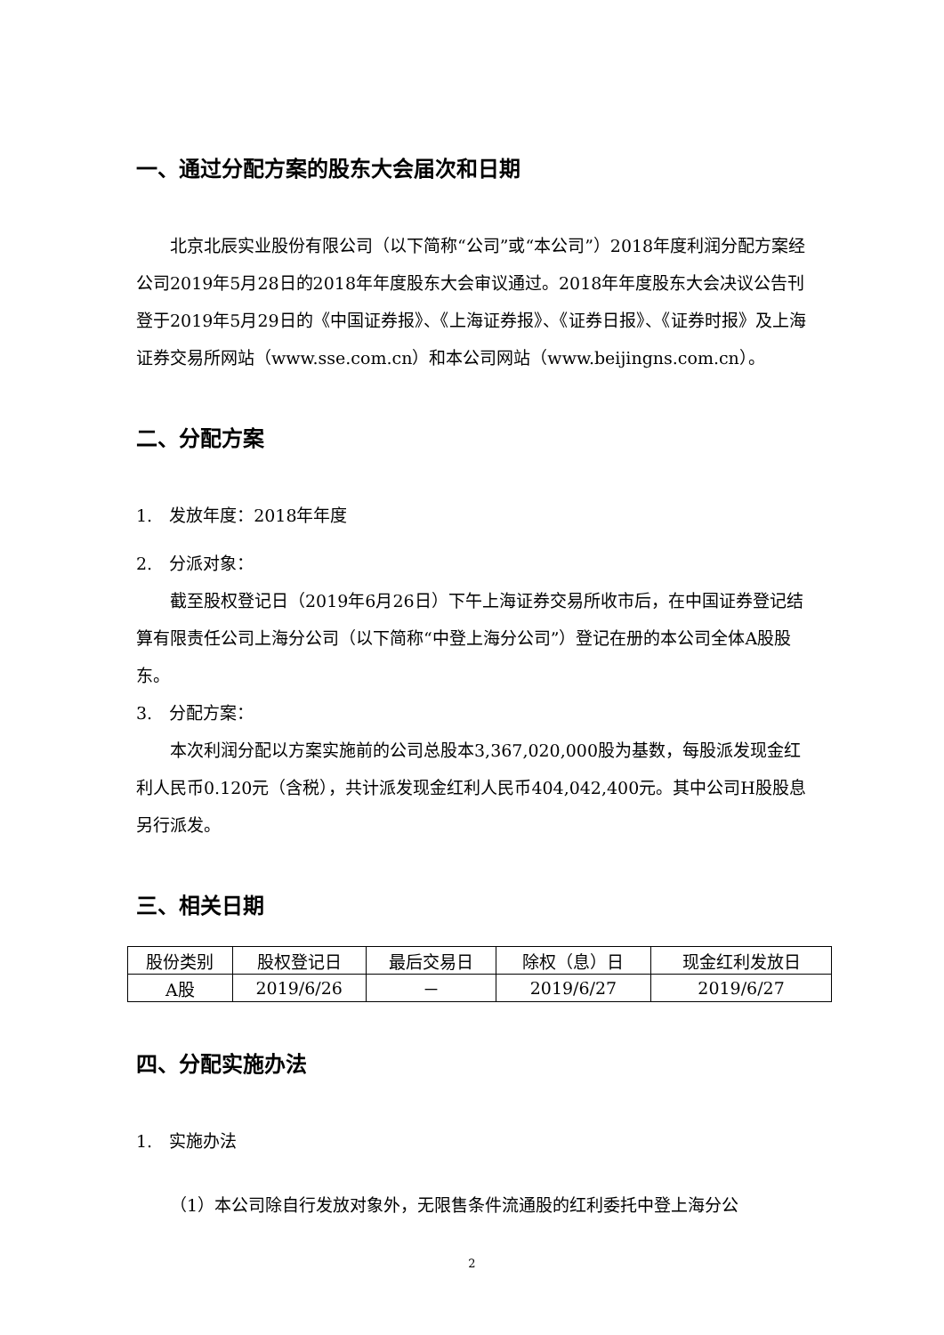一、通过分配方案的股东大会届次和日期
北京北辰实业股份有限公司（以下简称“公司”或“本公司”）2018年度利润分配方案经公司2019年5月28日的2018年年度股东大会审议通过。2018年年度股东大会决议公告刊登于2019年5月29日的《中国证券报》、《上海证券报》、《证券日报》、《证券时报》及上海证券交易所网站（www.sse.com.cn）和本公司网站（www.beijingns.com.cn）。
二、分配方案
1.　发放年度：2018年年度
2.　分派对象：
截至股权登记日（2019年6月26日）下午上海证券交易所收市后，在中国证券登记结算有限责任公司上海分公司（以下简称“中登上海分公司”）登记在册的本公司全体A股股东。
3.　分配方案：
本次利润分配以方案实施前的公司总股本3,367,020,000股为基数，每股派发现金红利人民币0.120元（含税），共计派发现金红利人民币404,042,400元。其中公司H股股息另行派发。
三、相关日期
| 股份类别 | 股权登记日 | 最后交易日 | 除权（息）日 | 现金红利发放日 |
| A股 | 2019/6/26 | － | 2019/6/27 | 2019/6/27 |
四、分配实施办法
1.　实施办法
（1）本公司除自行发放对象外，无限售条件流通股的红利委托中登上海分公
2